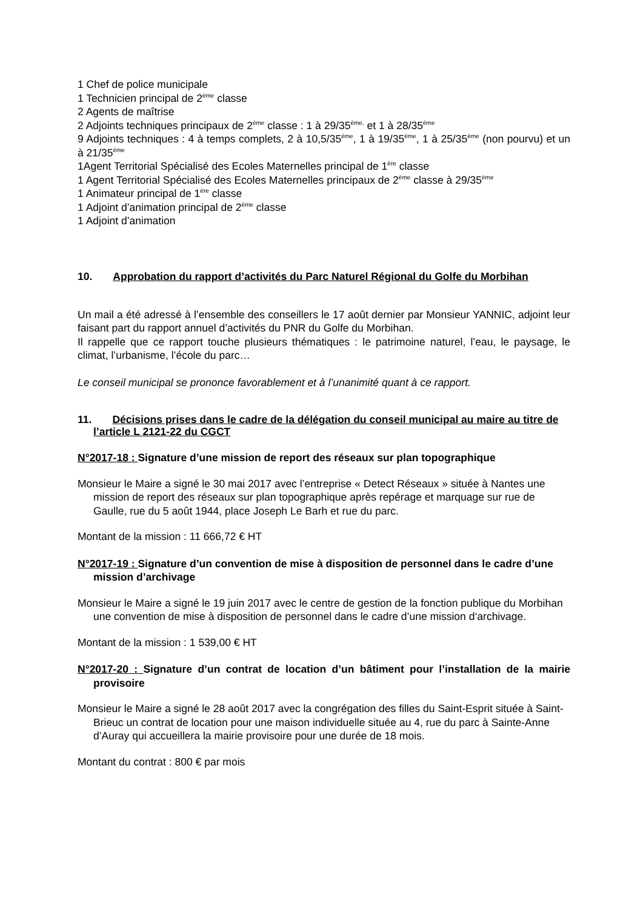1 Chef de police municipale
1 Technicien principal de 2<sup>ème</sup> classe
2 Agents de maîtrise
2 Adjoints techniques principaux de 2<sup>ème</sup> classe : 1 à 29/35<sup>ème,</sup> et 1 à 28/35<sup>ème</sup>
9 Adjoints techniques : 4 à temps complets, 2 à 10,5/35<sup>ème</sup>, 1 à 19/35<sup>ème</sup>, 1 à 25/35<sup>ème</sup> (non pourvu) et un à 21/35<sup>ème</sup>
1Agent Territorial Spécialisé des Ecoles Maternelles principal de 1<sup>ère</sup> classe
1 Agent Territorial Spécialisé des Ecoles Maternelles principaux de 2<sup>ème</sup> classe à 29/35<sup>ème</sup>
1 Animateur principal de 1<sup>ère</sup> classe
1 Adjoint d’animation principal de 2<sup>ème</sup> classe
1 Adjoint d’animation
10. Approbation du rapport d’activités du Parc Naturel Régional du Golfe du Morbihan
Un mail a été adressé à l’ensemble des conseillers le 17 août dernier par Monsieur YANNIC, adjoint leur faisant part du rapport annuel d’activités du PNR du Golfe du Morbihan.
Il rappelle que ce rapport touche plusieurs thématiques : le patrimoine naturel, l’eau, le paysage, le climat, l’urbanisme, l’école du parc…
Le conseil municipal se prononce favorablement et à l’unanimité quant à ce rapport.
11. Décisions prises dans le cadre de la délégation du conseil municipal au maire au titre de l’article L 2121-22 du CGCT
N°2017-18 : Signature d’une mission de report des réseaux sur plan topographique
Monsieur le Maire a signé le 30 mai 2017 avec l’entreprise « Detect Réseaux » située à Nantes une mission de report des réseaux sur plan topographique après repérage et marquage sur rue de Gaulle, rue du 5 août 1944, place Joseph Le Barh et rue du parc.
Montant de la mission : 11 666,72 € HT
N°2017-19 : Signature d’un convention de mise à disposition de personnel dans le cadre d’une mission d’archivage
Monsieur le Maire a signé le 19 juin 2017 avec le centre de gestion de la fonction publique du Morbihan une convention de mise à disposition de personnel dans le cadre d’une mission d‘archivage.
Montant de la mission : 1 539,00 € HT
N°2017-20 : Signature d’un contrat de location d’un bâtiment pour l’installation de la mairie provisoire
Monsieur le Maire a signé le 28 août 2017 avec la congrégation des filles du Saint-Esprit située à Saint-Brieuc un contrat de location pour une maison individuelle située au 4, rue du parc à Sainte-Anne d’Auray qui accueillera la mairie provisoire pour une durée de 18 mois.
Montant du contrat : 800 € par mois